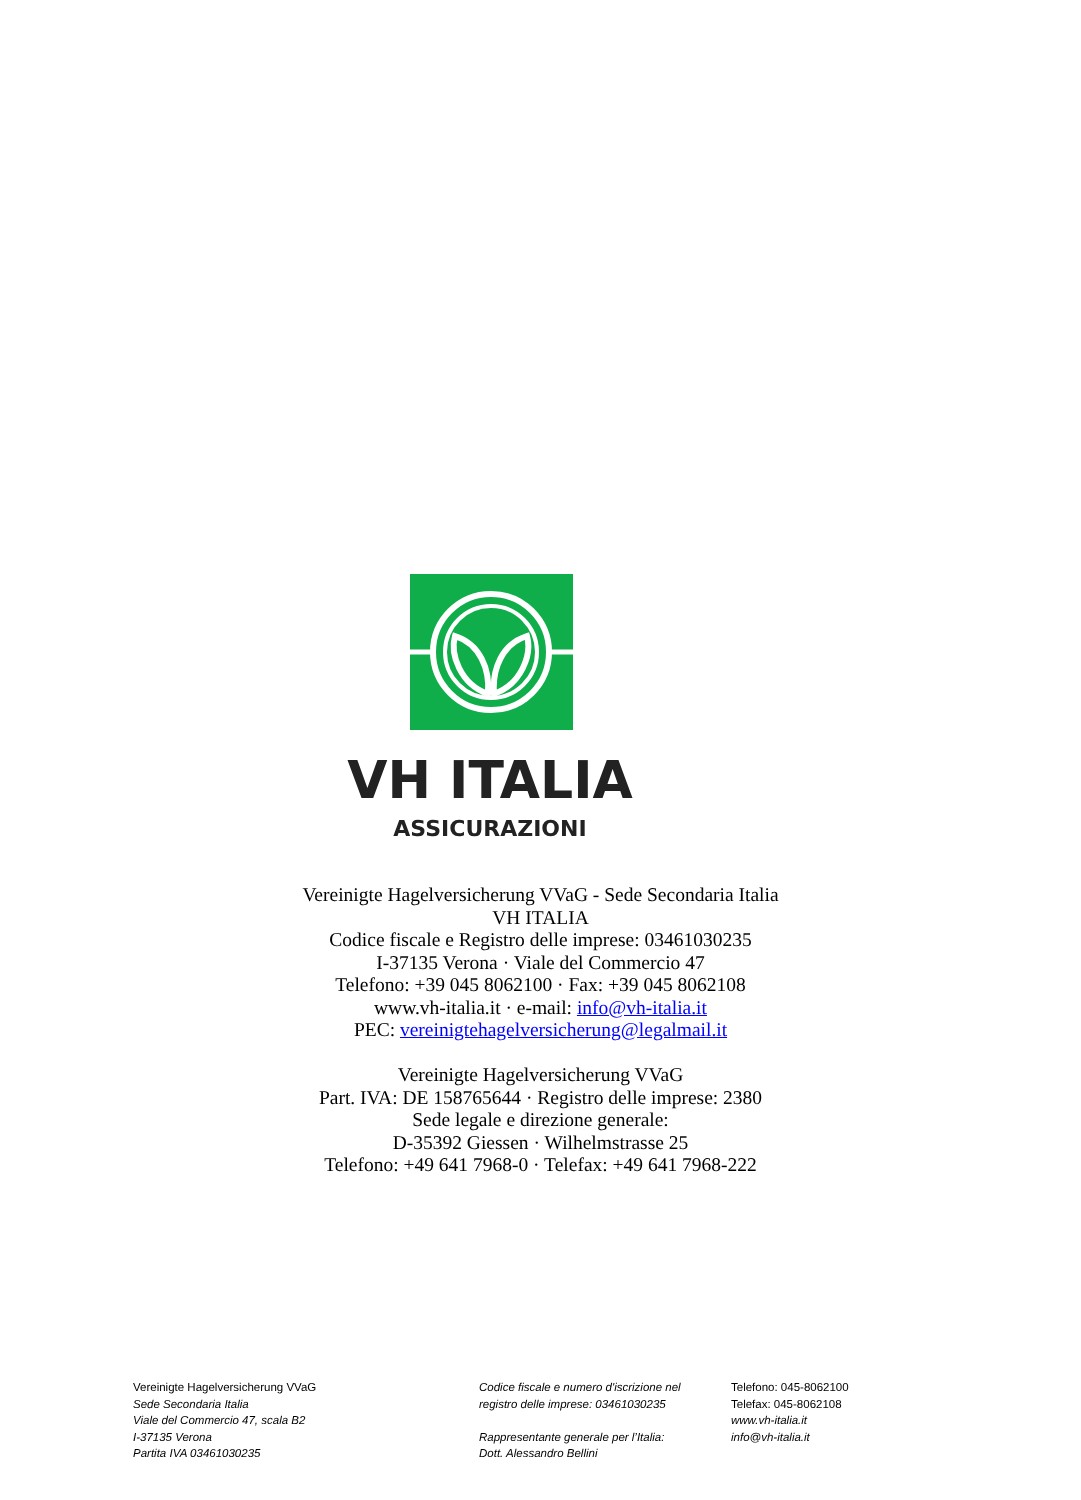VH ITALIA
ASSICURAZIONI
Vereinigte Hagelversicherung VVaG - Sede Secondaria Italia
VH ITALIA
Codice fiscale e Registro delle imprese: 03461030235
I-37135 Verona · Viale del Commercio 47
Telefono: +39 045 8062100 · Fax: +39 045 8062108
www.vh-italia.it · e-mail: info@vh-italia.it
PEC: vereinigtehagelversicherung@legalmail.it
Vereinigte Hagelversicherung VVaG
Part. IVA: DE 158765644 · Registro delle imprese: 2380
Sede legale e direzione generale:
D-35392 Giessen · Wilhelmstrasse 25
Telefono: +49 641 7968-0 · Telefax: +49 641 7968-222
Vereinigte Hagelversicherung VVaG
Sede Secondaria Italia
Viale del Commercio 47, scala B2
I-37135 Verona
Partita IVA 03461030235
Codice fiscale e numero d'iscrizione nel
registro delle imprese: 03461030235
Rappresentante generale per l’Italia:
Dott. Alessandro Bellini
Telefono: 045-8062100
Telefax: 045-8062108
www.vh-italia.it
info@vh-italia.it